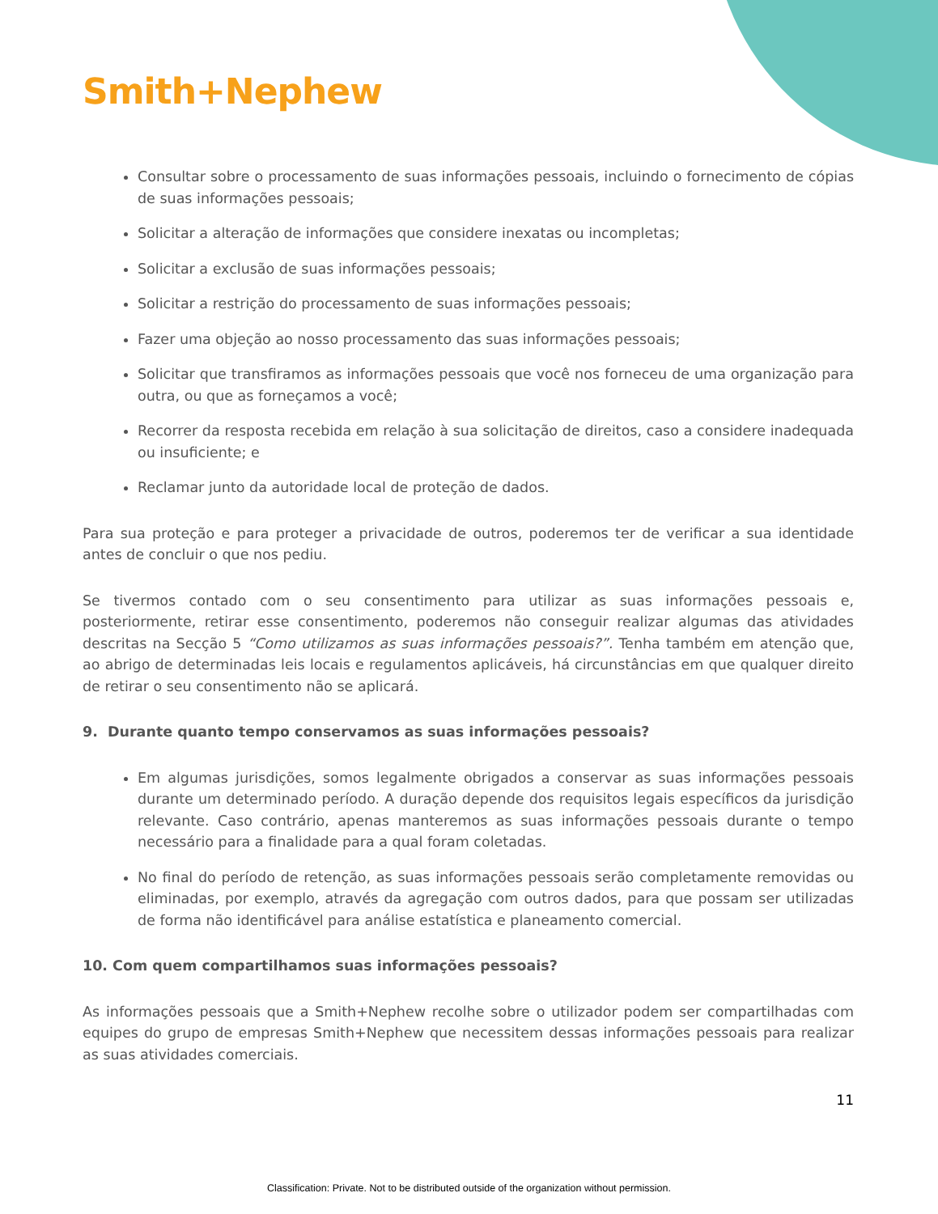Smith+Nephew
Consultar sobre o processamento de suas informações pessoais, incluindo o fornecimento de cópias de suas informações pessoais;
Solicitar a alteração de informações que considere inexatas ou incompletas;
Solicitar a exclusão de suas informações pessoais;
Solicitar a restrição do processamento de suas informações pessoais;
Fazer uma objeção ao nosso processamento das suas informações pessoais;
Solicitar que transfiramos as informações pessoais que você nos forneceu de uma organização para outra, ou que as forneçamos a você;
Recorrer da resposta recebida em relação à sua solicitação de direitos, caso a considere inadequada ou insuficiente; e
Reclamar junto da autoridade local de proteção de dados.
Para sua proteção e para proteger a privacidade de outros, poderemos ter de verificar a sua identidade antes de concluir o que nos pediu.
Se tivermos contado com o seu consentimento para utilizar as suas informações pessoais e, posteriormente, retirar esse consentimento, poderemos não conseguir realizar algumas das atividades descritas na Secção 5 “Como utilizamos as suas informações pessoais?”. Tenha também em atenção que, ao abrigo de determinadas leis locais e regulamentos aplicáveis, há circunstâncias em que qualquer direito de retirar o seu consentimento não se aplicará.
9. Durante quanto tempo conservamos as suas informações pessoais?
Em algumas jurisdições, somos legalmente obrigados a conservar as suas informações pessoais durante um determinado período. A duração depende dos requisitos legais específicos da jurisdição relevante. Caso contrário, apenas manteremos as suas informações pessoais durante o tempo necessário para a finalidade para a qual foram coletadas.
No final do período de retenção, as suas informações pessoais serão completamente removidas ou eliminadas, por exemplo, através da agregação com outros dados, para que possam ser utilizadas de forma não identificável para análise estatística e planeamento comercial.
10. Com quem compartilhamos suas informações pessoais?
As informações pessoais que a Smith+Nephew recolhe sobre o utilizador podem ser compartilhadas com equipes do grupo de empresas Smith+Nephew que necessitem dessas informações pessoais para realizar as suas atividades comerciais.
11
Classification: Private. Not to be distributed outside of the organization without permission.